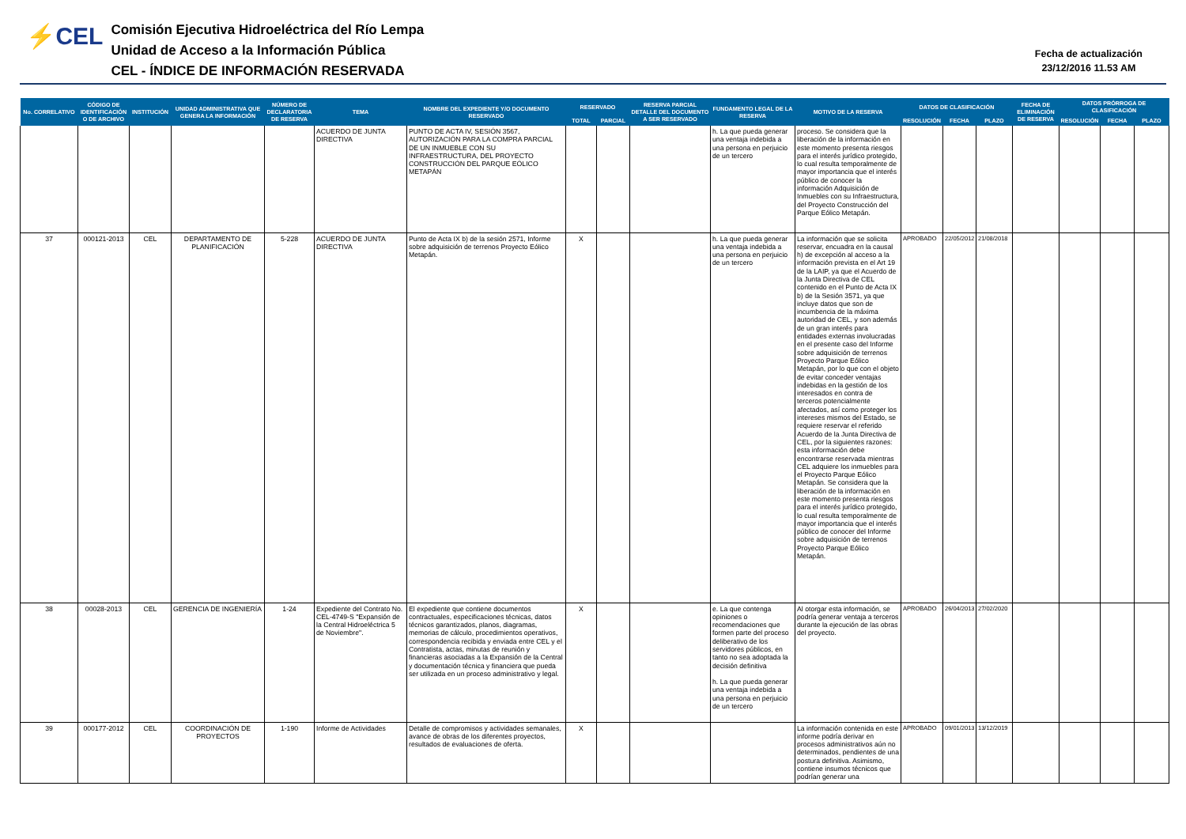⚡CEL
Comisión Ejecutiva Hidroeléctrica del Río Lempa
Unidad de Acceso a la Información Pública
CEL - ÍNDICE DE INFORMACIÓN RESERVADA
Fecha de actualización
23/12/2016 11.53 AM
| No. CORRELATIVO | CÓDIGO DE IDENTIFICACIÓN O DE ARCHIVO | INSTITUCIÓN | UNIDAD ADMINISTRATIVA QUE GENERA LA INFORMACIÓN | NÚMERO DE DECLARATORIA DE RESERVA | TEMA | NOMBRE DEL EXPEDIENTE Y/O DOCUMENTO RESERVADO | RESERVADO | | RESERVA PARCIAL DETALLE DEL DOCUMENTO A SER RESERVADO | FUNDAMENTO LEGAL DE LA RESERVA | MOTIVO DE LA RESERVA | DATOS DE CLASIFICACIÓN | | | FECHA DE ELIMINACIÓN DE RESERVA | DATOS PRÓRROGA DE CLASIFICACIÓN | | |
| --- | --- | --- | --- | --- | --- | --- | --- | --- | --- | --- | --- | --- | --- | --- | --- | --- | --- | --- |
| | | | | | | | TOTAL | PARCIAL | | | | RESOLUCIÓN | FECHA | PLAZO | | RESOLUCIÓN | FECHA | PLAZO |
| | | | | | ACUERDO DE JUNTA DIRECTIVA | PUNTO DE ACTA IV, SESIÓN 3567, AUTORIZACIÓN PARA LA COMPRA PARCIAL DE UN INMUEBLE CON SU INFRAESTRUCTURA, DEL PROYECTO CONSTRUCCIÓN DEL PARQUE EÓLICO METAPÁN | | | | h. La que pueda generar una ventaja indebida a una persona en perjuicio de un tercero | proceso. Se considera que la liberación de la información en este momento presenta riesgos para el interés jurídico protegido, lo cual resulta temporalmente de mayor importancia que el interés público de conocer la información Adquisición de Inmuebles con su Infraestructura, del Proyecto Construcción del Parque Eólico Metapán. | | | | | | | |
| 37 | 000121-2013 | CEL | DEPARTAMENTO DE PLANIFICACIÓN | 5-228 | ACUERDO DE JUNTA DIRECTIVA | Punto de Acta IX b) de la sesión 2571, Informe sobre adquisición de terrenos Proyecto Eólico Metapán. | X | | | h. La que pueda generar una ventaja indebida a una persona en perjuicio de un tercero | La información que se solicita reservar, encuadra en la causal h) de excepción al acceso a la información prevista en el Art 19 de la LAIP, ya que el Acuerdo de la Junta Directiva de CEL contenido en el Punto de Acta IX b) de la Sesión 3571, ya que incluye datos que son de incumbencia de la máxima autoridad de CEL, y son además de un gran interés para entidades externas involucradas en el presente caso del Informe sobre adquisición de terrenos Proyecto Parque Eólico Metapán, por lo que con el objeto de evitar conceder ventajas indebidas en la gestión de los interesados en contra de terceros potencialmente afectados, así como proteger los intereses mismos del Estado, se requiere reservar el referido Acuerdo de la Junta Directiva de CEL, por la siguientes razones: esta información debe encontrarse reservada mientras CEL adquiere los inmuebles para el Proyecto Parque Eólico Metapán. Se considera que la liberación de la información en este momento presenta riesgos para el interés jurídico protegido, lo cual resulta temporalmente de mayor importancia que el interés público de conocer del Informe sobre adquisición de terrenos Proyecto Parque Eólico Metapán. | APROBADO | 22/05/2012 | 21/08/2018 | | | | |
| 38 | 00028-2013 | CEL | GERENCIA DE INGENIERÍA | 1-24 | Expediente del Contrato No. CEL-4749-S "Expansión de la Central Hidroeléctrica 5 de Noviembre". | El expediente que contiene documentos contractuales, especificaciones técnicas, datos técnicos garantizados, planos, diagramas, memorias de cálculo, procedimientos operativos, correspondencia recibida y enviada entre CEL y el Contratista, actas, minutas de reunión y financieras asociadas a la Expansión de la Central y documentación técnica y financiera que pueda ser utilizada en un proceso administrativo y legal. | X | | | e. La que contenga opiniones o recomendaciones que formen parte del proceso deliberativo de los servidores públicos, en tanto no sea adoptada la decisión definitiva h. La que pueda generar una ventaja indebida a una persona en perjuicio de un tercero | Al otorgar esta información, se podría generar ventaja a terceros durante la ejecución de las obras del proyecto. | APROBADO | 26/04/2013 | 27/02/2020 | | | | |
| 39 | 000177-2012 | CEL | COORDINACIÓN DE PROYECTOS | 1-190 | Informe de Actividades | Detalle de compromisos y actividades semanales, avance de obras de los diferentes proyectos, resultados de evaluaciones de oferta. | X | | | | La información contenida en este informe podría derivar en procesos administrativos aún no determinados, pendientes de una postura definitiva. Asimismo, contiene insumos técnicos que podrían generar una | APROBADO | 09/01/2013 | 13/12/2019 | | | | |